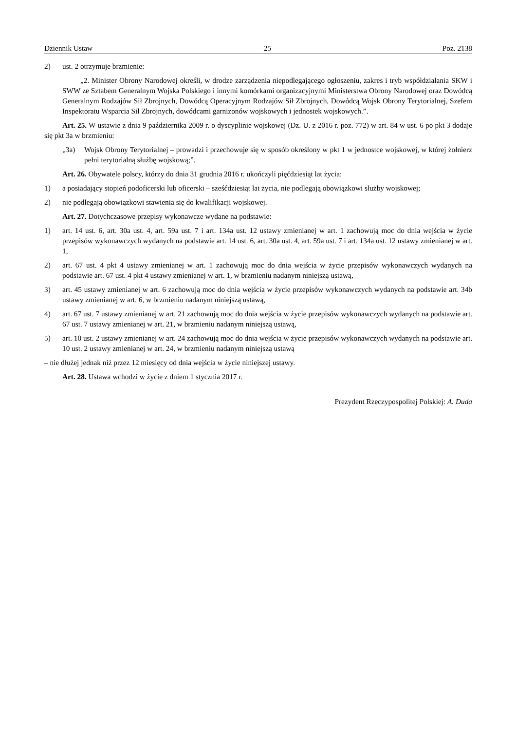Dziennik Ustaw – 25 – Poz. 2138
2) ust. 2 otrzymuje brzmienie:
„2. Minister Obrony Narodowej określi, w drodze zarządzenia niepodlegającego ogłoszeniu, zakres i tryb współdziałania SKW i SWW ze Sztabem Generalnym Wojska Polskiego i innymi komórkami organizacyjnymi Ministerstwa Obrony Narodowej oraz Dowódcą Generalnym Rodzajów Sił Zbrojnych, Dowódcą Operacyjnym Rodzajów Sił Zbrojnych, Dowódcą Wojsk Obrony Terytorialnej, Szefem Inspektoratu Wsparcia Sił Zbrojnych, dowódcami garnizonów wojskowych i jednostek wojskowych.”.
Art. 25. W ustawie z dnia 9 października 2009 r. o dyscyplinie wojskowej (Dz. U. z 2016 r. poz. 772) w art. 84 w ust. 6 po pkt 3 dodaje się pkt 3a w brzmieniu:
„3a) Wojsk Obrony Terytorialnej – prowadzi i przechowuje się w sposób określony w pkt 1 w jednostce wojskowej, w której żołnierz pełni terytorialną służbę wojskową;”.
Art. 26. Obywatele polscy, którzy do dnia 31 grudnia 2016 r. ukończyli pięćdziesiąt lat życia:
1) a posiadający stopień podoficerski lub oficerski – sześćdziesiąt lat życia, nie podlegają obowiązkowi służby wojskowej;
2) nie podlegają obowiązkowi stawienia się do kwalifikacji wojskowej.
Art. 27. Dotychczasowe przepisy wykonawcze wydane na podstawie:
1) art. 14 ust. 6, art. 30a ust. 4, art. 59a ust. 7 i art. 134a ust. 12 ustawy zmienianej w art. 1 zachowują moc do dnia wejścia w życie przepisów wykonawczych wydanych na podstawie art. 14 ust. 6, art. 30a ust. 4, art. 59a ust. 7 i art. 134a ust. 12 ustawy zmienianej w art. 1,
2) art. 67 ust. 4 pkt 4 ustawy zmienianej w art. 1 zachowują moc do dnia wejścia w życie przepisów wykonawczych wydanych na podstawie art. 67 ust. 4 pkt 4 ustawy zmienianej w art. 1, w brzmieniu nadanym niniejszą ustawą,
3) art. 45 ustawy zmienianej w art. 6 zachowują moc do dnia wejścia w życie przepisów wykonawczych wydanych na podstawie art. 34b ustawy zmienianej w art. 6, w brzmieniu nadanym niniejszą ustawą,
4) art. 67 ust. 7 ustawy zmienianej w art. 21 zachowują moc do dnia wejścia w życie przepisów wykonawczych wydanych na podstawie art. 67 ust. 7 ustawy zmienianej w art. 21, w brzmieniu nadanym niniejszą ustawą,
5) art. 10 ust. 2 ustawy zmienianej w art. 24 zachowują moc do dnia wejścia w życie przepisów wykonawczych wydanych na podstawie art. 10 ust. 2 ustawy zmienianej w art. 24, w brzmieniu nadanym niniejszą ustawą
– nie dłużej jednak niż przez 12 miesięcy od dnia wejścia w życie niniejszej ustawy.
Art. 28. Ustawa wchodzi w życie z dniem 1 stycznia 2017 r.
Prezydent Rzeczypospolitej Polskiej: A. Duda